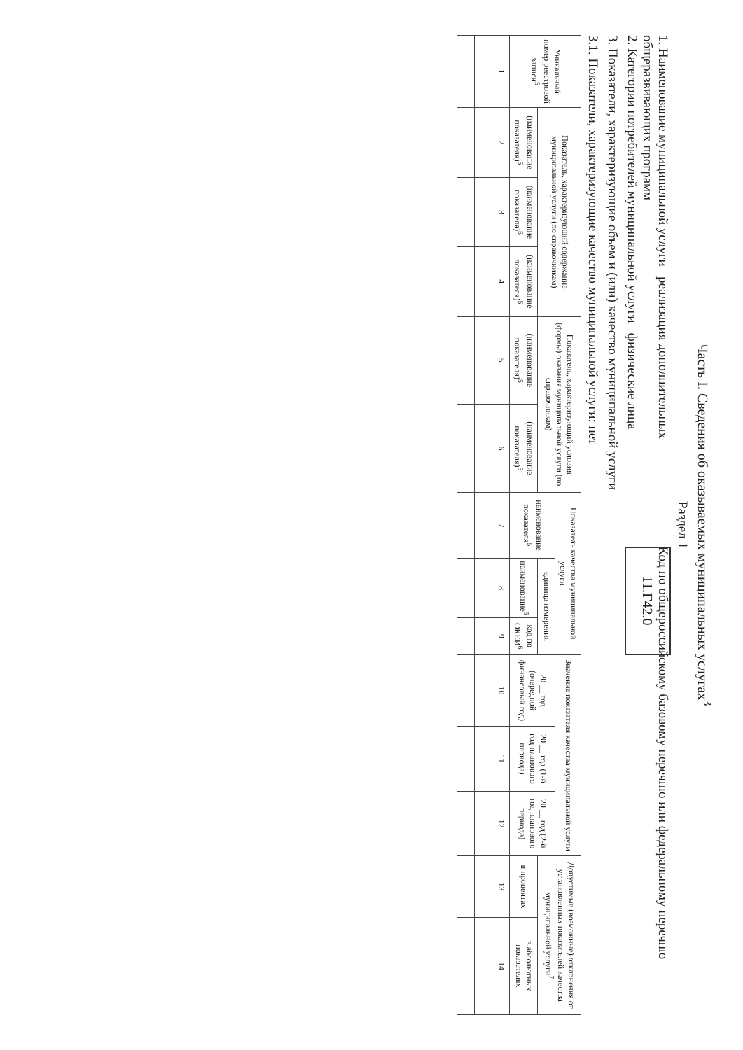Часть I. Сведения об оказываемых муниципальных услугах<sup>3</sup>
Раздел 1
1. Наименование муниципальной услуги реализация дополнительных общеразвивающих программ
2. Категории потребителей муниципальной услуги физические лица
Код по общероссийскому базовому перечню или федеральному перечню 11.Г42.0
3. Показатели, характеризующие объем и (или) качество муниципальной услуги
3.1. Показатели, характеризующие качество муниципальной услуги: нет
| Уникальный номер реестровой записи<sup>5</sup> | Показатель, характеризующий содержание муниципальной услуги (по справочникам) | | | Показатель, характеризующий условия (формы) оказания муниципальной услуги (по справочникам) | | Показатель качества муниципальной услуги | | | Значение показателя качества муниципальной услуги | | | Допустимые (возможные) отклонения от установленных показателей качества муниципальной услуги<sup>7</sup> | |
| --- | --- | --- | --- | --- | --- | --- | --- | --- | --- | --- | --- | --- | --- |
| | | | | | | наименование показателя<sup>5</sup> | единица измерения | | 20 __ год (очередной финансовый год) | 20 __ год (1-й год планового периода) | 20 __ год (2-й год планового периода) | | |
| | (наименование показателя)<sup>5</sup> | (наименование показателя)<sup>5</sup> | (наименование показателя)<sup>5</sup> | (наименование показателя)<sup>5</sup> | (наименование показателя)<sup>5</sup> | | наименование<sup>5</sup> | код по ОКЕИ<sup>6</sup> | | | | в процентах | в абсолютных показателях |
| 1 | 2 | 3 | 4 | 5 | 6 | 7 | 8 | 9 | 10 | 11 | 12 | 13 | 14 |